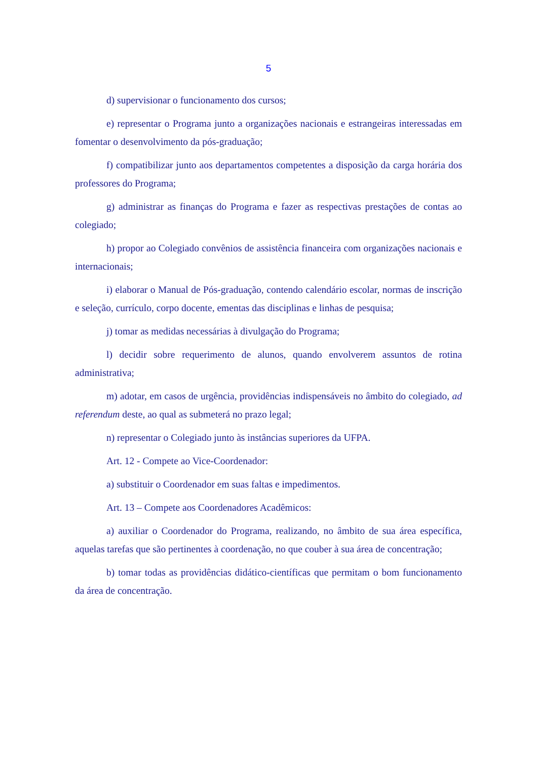5
d) supervisionar o funcionamento dos cursos;
e) representar o Programa junto a organizações nacionais e estrangeiras interessadas em fomentar o desenvolvimento da pós-graduação;
f) compatibilizar junto aos departamentos competentes a disposição da carga horária dos professores do Programa;
g) administrar as finanças do Programa e fazer as respectivas prestações de contas ao colegiado;
h) propor ao Colegiado convênios de assistência financeira com organizações nacionais e internacionais;
i) elaborar o Manual de Pós-graduação, contendo calendário escolar, normas de inscrição e seleção, currículo, corpo docente, ementas das disciplinas e linhas de pesquisa;
j) tomar as medidas necessárias à divulgação do Programa;
l) decidir sobre requerimento de alunos, quando envolverem assuntos de rotina administrativa;
m) adotar, em casos de urgência, providências indispensáveis no âmbito do colegiado, ad referendum deste, ao qual as submeterá no prazo legal;
n) representar o Colegiado junto às instâncias superiores da UFPA.
Art. 12 - Compete ao Vice-Coordenador:
a) substituir o Coordenador em suas faltas e impedimentos.
Art. 13 – Compete aos Coordenadores Acadêmicos:
a) auxiliar o Coordenador do Programa, realizando, no âmbito de sua área específica, aquelas tarefas que são pertinentes à coordenação, no que couber à sua área de concentração;
b) tomar todas as providências didático-científicas que permitam o bom funcionamento da área de concentração.